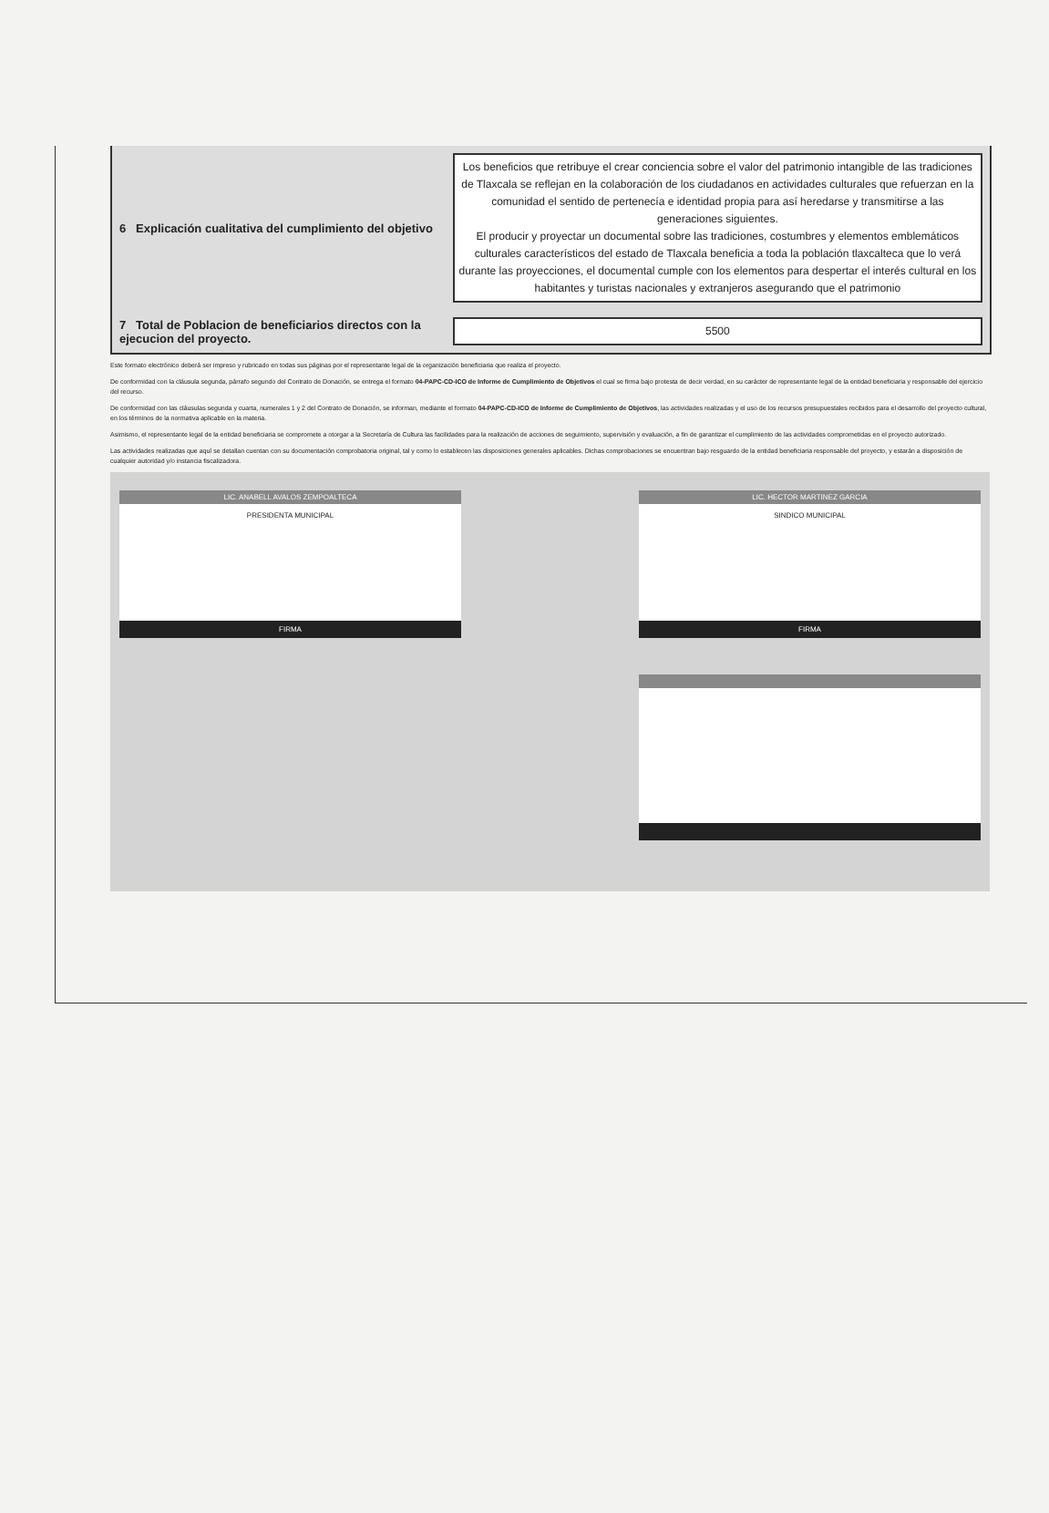| 6 Explicación cualitativa del cumplimiento del objetivo | Los beneficios que retribuye el crear conciencia sobre el valor del patrimonio intangible de las tradiciones de Tlaxcala se reflejan en la colaboración de los ciudadanos en actividades culturales que refuerzan en la comunidad el sentido de pertenecía e identidad propia para así heredarse y transmitirse a las generaciones siguientes. El producir y proyectar un documental sobre las tradiciones, costumbres y elementos emblemáticos culturales característicos del estado de Tlaxcala beneficia a toda la población tlaxcalteca que lo verá durante las proyecciones, el documental cumple con los elementos para despertar el interés cultural en los habitantes y turistas nacionales y extranjeros asegurando que el patrimonio |
| 7 Total de Poblacion de beneficiarios directos con la ejecucion del proyecto. | 5500 |
Este formato electrónico deberá ser impreso y rubricado en todas sus páginas por el representante legal de la organización beneficiaria que realiza el proyecto.
De conformidad con la cláusula segunda, párrafo segundo del Contrato de Donación, se entrega el formato 04-PAPC-CD-ICO de Informe de Cumplimiento de Objetivos el cual se firma bajo protesta de decir verdad, en su carácter de representante legal de la entidad beneficiaria y responsable del ejercicio del recurso.
De conformidad con las cláusulas segunda y cuarta, numerales 1 y 2 del Contrato de Donación, se informan, mediante el formato 04-PAPC-CD-ICO de Informe de Cumplimiento de Objetivos, las actividades realizadas y el uso de los recursos presupuestales recibidos para el desarrollo del proyecto cultural, en los términos de la normativa aplicable en la materia.
Asimismo, el representante legal de la entidad beneficiaria se compromete a otorgar a la Secretaría de Cultura las facilidades para la realización de acciones de seguimiento, supervisión y evaluación, a fin de garantizar el cumplimiento de las actividades comprometidas en el proyecto autorizado.
Las actividades realizadas que aquí se detallan cuentan con su documentación comprobatoria original, tal y como lo establecen las disposiciones generales aplicables. Dichas comprobaciones se encuentran bajo resguardo de la entidad beneficiaria responsable del proyecto, y estarán a disposición de cualquier autoridad y/o instancia fiscalizadora.
LIC. ANABELL AVALOS ZEMPOALTECA
PRESIDENTA MUNICIPAL
FIRMA
LIC. HECTOR MARTINEZ GARCIA
SINDICO MUNICIPAL
FIRMA